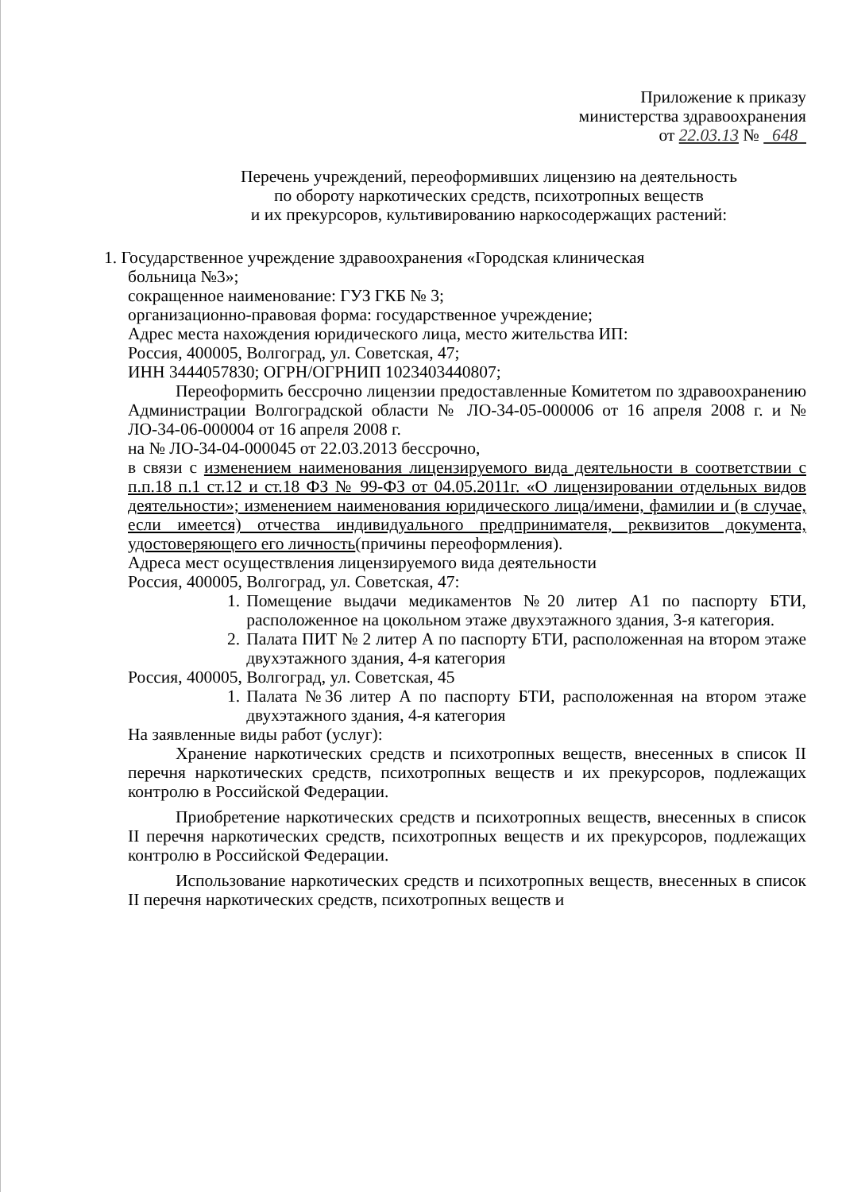Приложение к приказу
министерства здравоохранения
от 22.03.13 № 648
Перечень учреждений, переоформивших лицензию на деятельность
по обороту наркотических средств, психотропных веществ
и их прекурсоров, культивированию наркосодержащих растений:
1. Государственное учреждение здравоохранения «Городская клиническая
больница №3»;
сокращенное наименование: ГУЗ ГКБ № 3;
организационно-правовая форма: государственное учреждение;
Адрес места нахождения юридического лица, место жительства ИП:
Россия, 400005, Волгоград, ул. Советская, 47;
ИНН 3444057830; ОГРН/ОГРНИП 1023403440807;
Переоформить бессрочно лицензии предоставленные Комитетом по здравоохранению Администрации Волгоградской области № ЛО-34-05-000006 от 16 апреля 2008 г. и № ЛО-34-06-000004 от 16 апреля 2008 г.
на № ЛО-34-04-000045 от 22.03.2013 бессрочно,
в связи с изменением наименования лицензируемого вида деятельности в соответствии с п.п.18 п.1 ст.12 и ст.18 ФЗ № 99-ФЗ от 04.05.2011г. «О лицензировании отдельных видов деятельности»; изменением наименования юридического лица/имени, фамилии и (в случае, если имеется) отчества индивидуального предпринимателя, реквизитов документа, удостоверяющего его личность(причины переоформления).
Адреса мест осуществления лицензируемого вида деятельности
Россия, 400005, Волгоград, ул. Советская, 47:
1. Помещение выдачи медикаментов №20 литер А1 по паспорту БТИ, расположенное на цокольном этаже двухэтажного здания, 3-я категория.
2. Палата ПИТ № 2 литер А по паспорту БТИ, расположенная на втором этаже двухэтажного здания, 4-я категория
Россия, 400005, Волгоград, ул. Советская, 45
1. Палата №36 литер А по паспорту БТИ, расположенная на втором этаже двухэтажного здания, 4-я категория
На заявленные виды работ (услуг):
Хранение наркотических средств и психотропных веществ, внесенных в список II перечня наркотических средств, психотропных веществ и их прекурсоров, подлежащих контролю в Российской Федерации.
Приобретение наркотических средств и психотропных веществ, внесенных в список II перечня наркотических средств, психотропных веществ и их прекурсоров, подлежащих контролю в Российской Федерации.
Использование наркотических средств и психотропных веществ, внесенных в список II перечня наркотических средств, психотропных веществ и